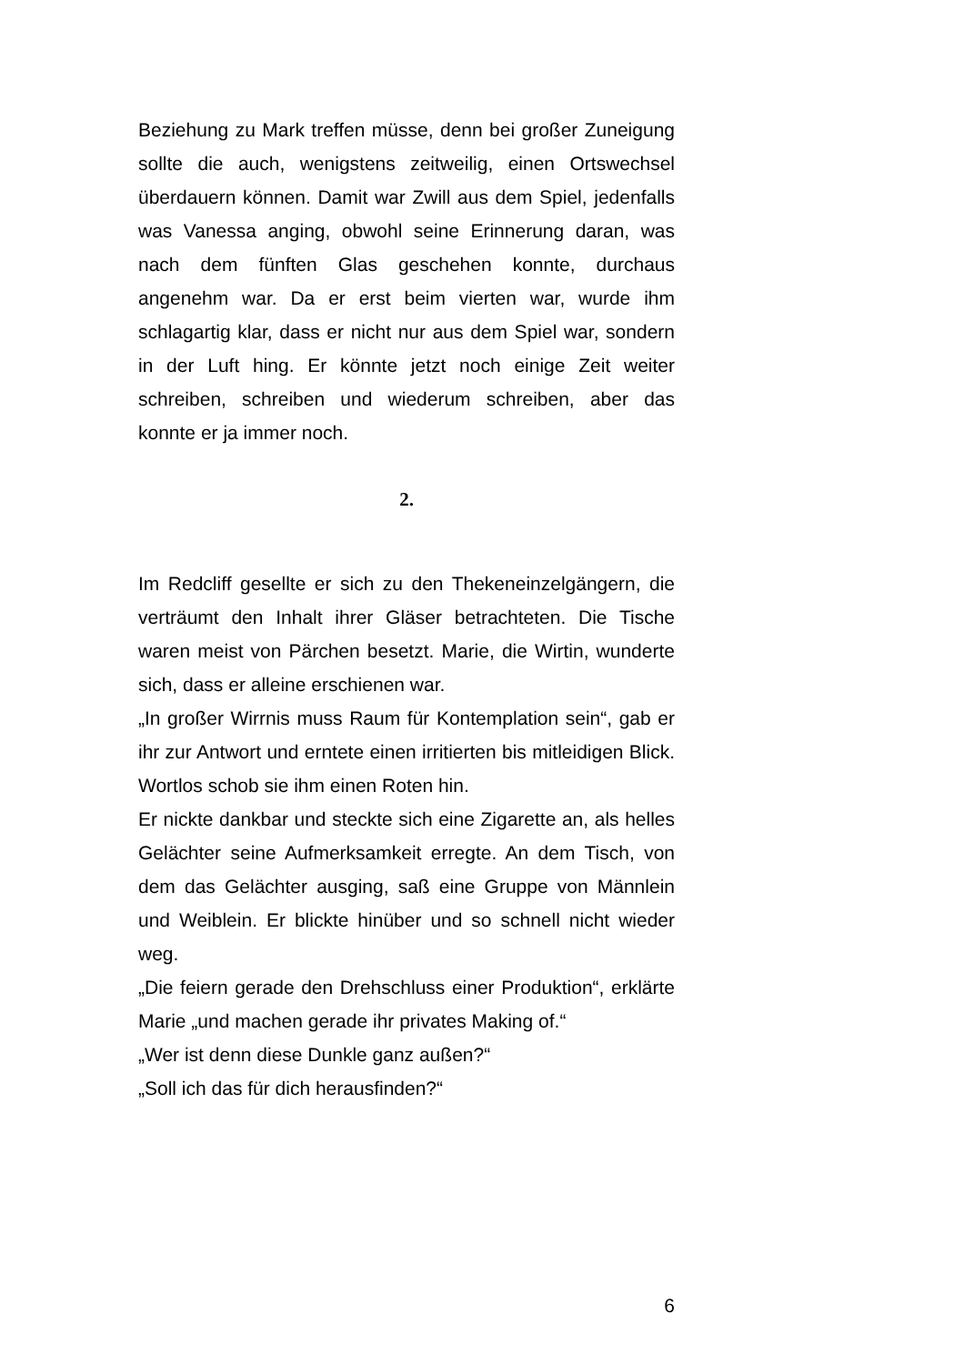Beziehung zu Mark treffen müsse, denn bei großer Zuneigung sollte die auch, wenigstens zeitweilig, einen Ortswechsel überdauern können. Damit war Zwill aus dem Spiel, jedenfalls was Vanessa anging, obwohl seine Erinnerung daran, was nach dem fünften Glas geschehen konnte, durchaus angenehm war. Da er erst beim vierten war, wurde ihm schlagartig klar, dass er nicht nur aus dem Spiel war, sondern in der Luft hing. Er könnte jetzt noch einige Zeit weiter schreiben, schreiben und wiederum schreiben, aber das konnte er ja immer noch.
2.
Im Redcliff gesellte er sich zu den Thekeneinzelgängern, die verträumt den Inhalt ihrer Gläser betrachteten. Die Tische waren meist von Pärchen besetzt. Marie, die Wirtin, wunderte sich, dass er alleine erschienen war.
„In großer Wirrnis muss Raum für Kontemplation sein“, gab er ihr zur Antwort und erntete einen irritierten bis mitleidigen Blick. Wortlos schob sie ihm einen Roten hin.
Er nickte dankbar und steckte sich eine Zigarette an, als helles Gelächter seine Aufmerksamkeit erregte. An dem Tisch, von dem das Gelächter ausging, saß eine Gruppe von Männlein und Weiblein. Er blickte hinüber und so schnell nicht wieder weg.
„Die feiern gerade den Drehschluss einer Produktion“, erklärte Marie „und machen gerade ihr privates Making of.“
„Wer ist denn diese Dunkle ganz außen?“
„Soll ich das für dich herausfinden?“
6